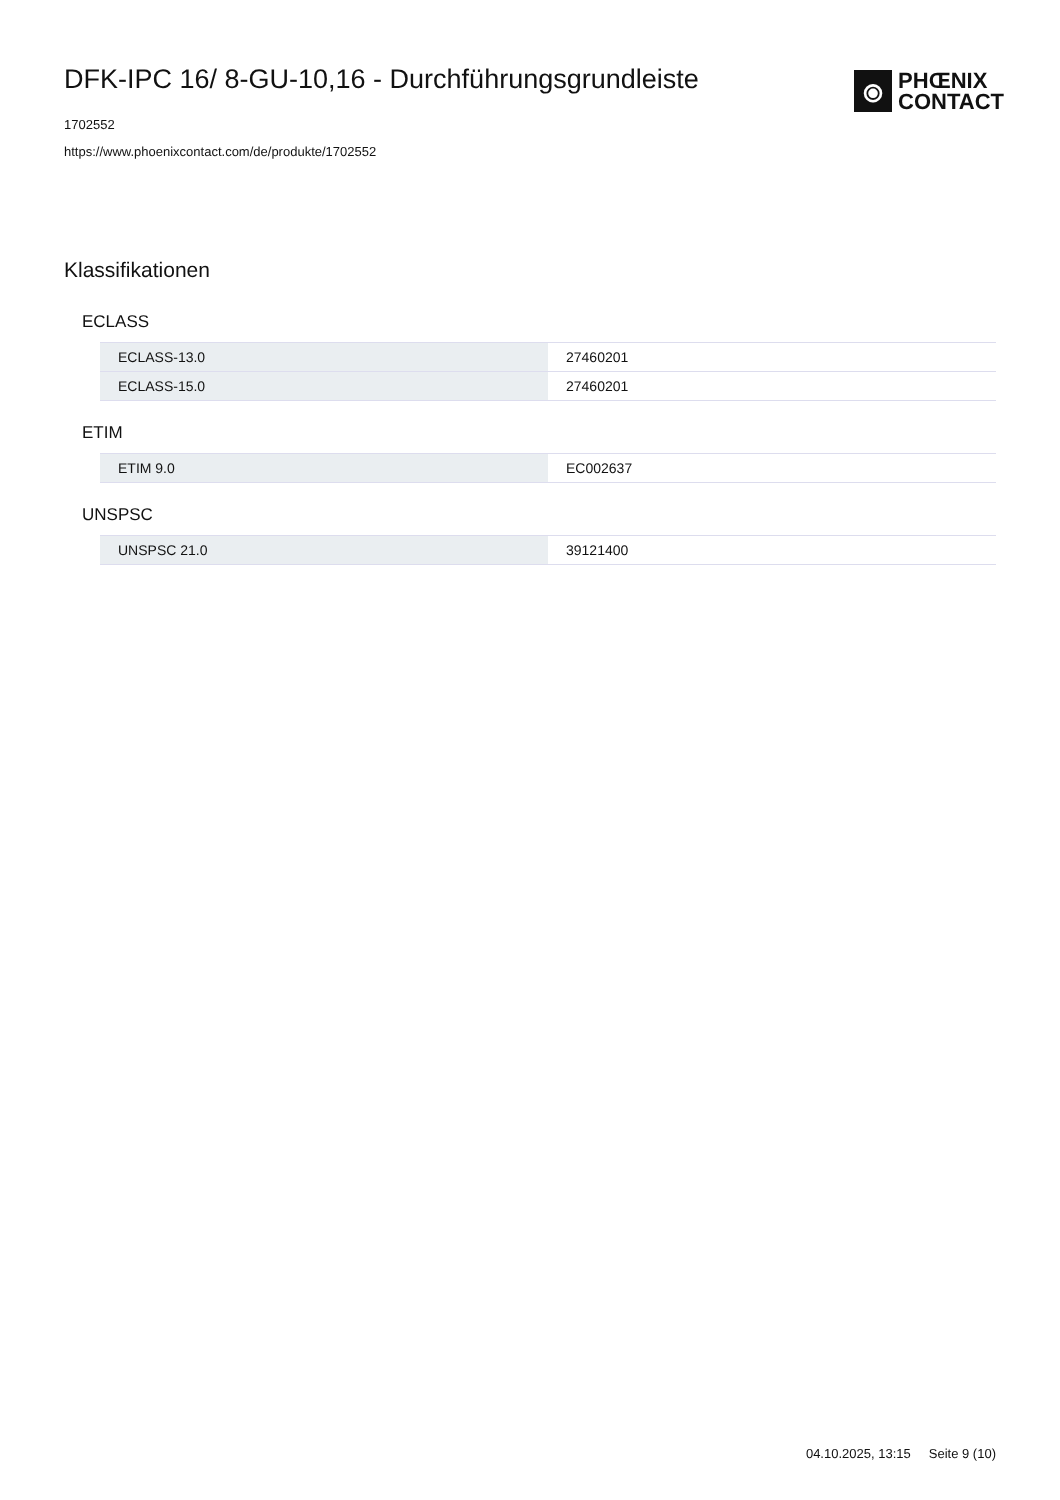DFK-IPC 16/ 8-GU-10,16 - Durchführungsgrundleiste
1702552
https://www.phoenixcontact.com/de/produkte/1702552
⦿
PHŒNIX
CONTACT
Klassifikationen
ECLASS
| ECLASS-13.0 | 27460201 |
| ECLASS-15.0 | 27460201 |
ETIM
| ETIM 9.0 | EC002637 |
UNSPSC
| UNSPSC 21.0 | 39121400 |
04.10.2025, 13:15 Seite 9 (10)